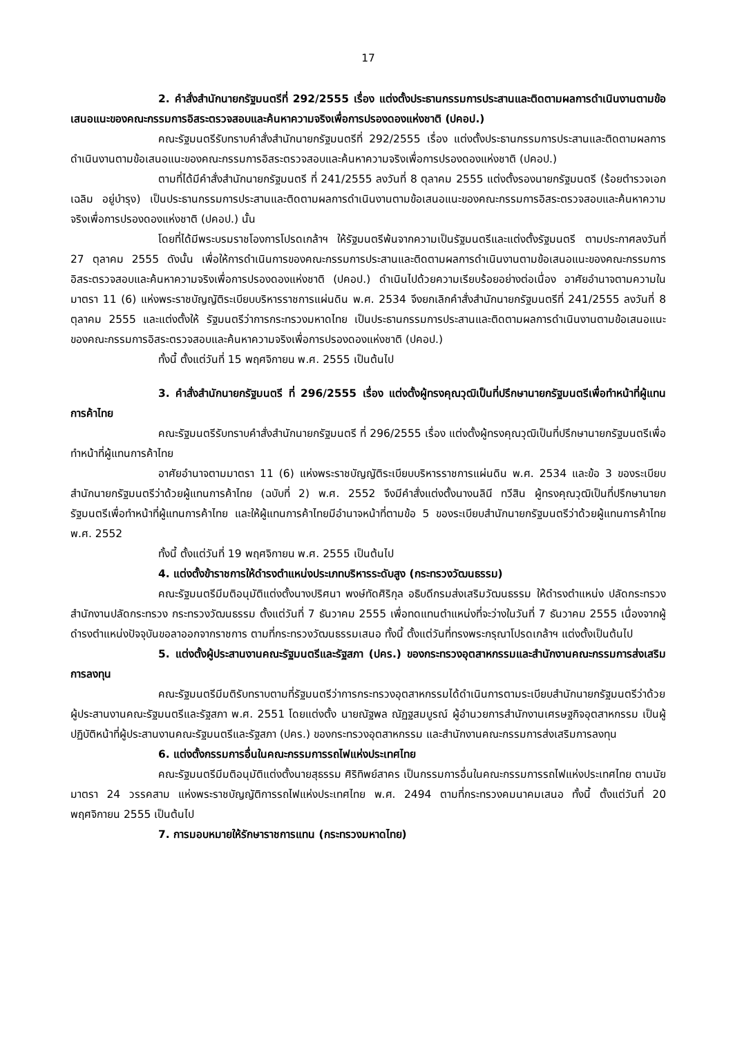17
2. คำสั่งสำนักนายกรัฐมนตรีที่ 292/2555 เรื่อง แต่งตั้งประธานกรรมการประสานและติดตามผลการดำเนินงานตามข้อเสนอแนะของคณะกรรมการอิสระตรวจสอบและค้นหาความจริงเพื่อการปรองดองแห่งชาติ (ปคอป.)
คณะรัฐมนตรีรับทราบคำสั่งสำนักนายกรัฐมนตรีที่ 292/2555 เรื่อง แต่งตั้งประธานกรรมการประสานและติดตามผลการดำเนินงานตามข้อเสนอแนะของคณะกรรมการอิสระตรวจสอบและค้นหาความจริงเพื่อการปรองดองแห่งชาติ (ปคอป.)
ตามที่ได้มีคำสั่งสำนักนายกรัฐมนตรี ที่ 241/2555 ลงวันที่ 8 ตุลาคม 2555 แต่งตั้งรองนายกรัฐมนตรี (ร้อยตำรวจเอก เฉลิม อยู่บำรุง) เป็นประธานกรรมการประสานและติดตามผลการดำเนินงานตามข้อเสนอแนะของคณะกรรมการอิสระตรวจสอบและค้นหาความจริงเพื่อการปรองดองแห่งชาติ (ปคอป.) นั้น
โดยที่ได้มีพระบรมราชโองการโปรดเกล้าฯ ให้รัฐมนตรีพ้นจากความเป็นรัฐมนตรีและแต่งตั้งรัฐมนตรี ตามประกาศลงวันที่ 27 ตุลาคม 2555 ดังนั้น เพื่อให้การดำเนินการของคณะกรรมการประสานและติดตามผลการดำเนินงานตามข้อเสนอแนะของคณะกรรมการอิสระตรวจสอบและค้นหาความจริงเพื่อการปรองดองแห่งชาติ (ปคอป.) ดำเนินไปด้วยความเรียบร้อยอย่างต่อเนื่อง อาศัยอำนาจตามความในมาตรา 11 (6) แห่งพระราชบัญญัติระเบียบบริหารราชการแผ่นดิน พ.ศ. 2534 จึงยกเลิกคำสั่งสำนักนายกรัฐมนตรีที่ 241/2555 ลงวันที่ 8 ตุลาคม 2555 และแต่งตั้งให้ รัฐมนตรีว่าการกระทรวงมหาดไทย เป็นประธานกรรมการประสานและติดตามผลการดำเนินงานตามข้อเสนอแนะของคณะกรรมการอิสระตรวจสอบและค้นหาความจริงเพื่อการปรองดองแห่งชาติ (ปคอป.)
ทั้งนี้ ตั้งแต่วันที่ 15 พฤศจิกายน พ.ศ. 2555 เป็นต้นไป
3. คำสั่งสำนักนายกรัฐมนตรี ที่ 296/2555 เรื่อง แต่งตั้งผู้ทรงคุณวุฒิเป็นที่ปรึกษานายกรัฐมนตรีเพื่อทำหน้าที่ผู้แทนการค้าไทย
คณะรัฐมนตรีรับทราบคำสั่งสำนักนายกรัฐมนตรี ที่ 296/2555 เรื่อง แต่งตั้งผู้ทรงคุณวุฒิเป็นที่ปรึกษานายกรัฐมนตรีเพื่อทำหน้าที่ผู้แทนการค้าไทย
อาศัยอำนาจตามมาตรา 11 (6) แห่งพระราชบัญญัติระเบียบบริหารราชการแผ่นดิน พ.ศ. 2534 และข้อ 3 ของระเบียบสำนักนายกรัฐมนตรีว่าด้วยผู้แทนการค้าไทย (ฉบับที่ 2) พ.ศ. 2552 จึงมีคำสั่งแต่งตั้งนางนลินี ทวีสิน ผู้ทรงคุณวุฒิเป็นที่ปรึกษานายกรัฐมนตรีเพื่อทำหน้าที่ผู้แทนการค้าไทย และให้ผู้แทนการค้าไทยมีอำนาจหน้าที่ตามข้อ 5 ของระเบียบสำนักนายกรัฐมนตรีว่าด้วยผู้แทนการค้าไทย พ.ศ. 2552
ทั้งนี้ ตั้งแต่วันที่ 19 พฤศจิกายน พ.ศ. 2555 เป็นต้นไป
4. แต่งตั้งข้าราชการให้ดำรงตำแหน่งประเภทบริหารระดับสูง (กระทรวงวัฒนธรรม)
คณะรัฐมนตรีมีมติอนุมัติแต่งตั้งนางปริศนา พงษ์ทัดศิริกุล อธิบดีกรมส่งเสริมวัฒนธรรม ให้ดำรงตำแหน่ง ปลัดกระทรวง สำนักงานปลัดกระทรวง กระทรวงวัฒนธรรม ตั้งแต่วันที่ 7 ธันวาคม 2555 เพื่อทดแทนตำแหน่งที่จะว่างในวันที่ 7 ธันวาคม 2555 เนื่องจากผู้ดำรงตำแหน่งปัจจุบันขอลาออกจากราชการ ตามที่กระทรวงวัฒนธรรมเสนอ ทั้งนี้ ตั้งแต่วันที่ทรงพระกรุณาโปรดเกล้าฯ แต่งตั้งเป็นต้นไป
5. แต่งตั้งผู้ประสานงานคณะรัฐมนตรีและรัฐสภา (ปคร.) ของกระทรวงอุตสาหกรรมและสำนักงานคณะกรรมการส่งเสริมการลงทุน
คณะรัฐมนตรีมีมติรับทราบตามที่รัฐมนตรีว่าการกระทรวงอุตสาหกรรมได้ดำเนินการตามระเบียบสำนักนายกรัฐมนตรีว่าด้วยผู้ประสานงานคณะรัฐมนตรีและรัฐสภา พ.ศ. 2551 โดยแต่งตั้ง นายณัฐพล ณัฏฐสมบูรณ์ ผู้อำนวยการสำนักงานเศรษฐกิจอุตสาหกรรม เป็นผู้ปฏิบัติหน้าที่ผู้ประสานงานคณะรัฐมนตรีและรัฐสภา (ปคร.) ของกระทรวงอุตสาหกรรม และสำนักงานคณะกรรมการส่งเสริมการลงทุน
6. แต่งตั้งกรรมการอื่นในคณะกรรมการรถไฟแห่งประเทศไทย
คณะรัฐมนตรีมีมติอนุมัติแต่งตั้งนายสุธรรม ศิริทิพย์สาคร เป็นกรรมการอื่นในคณะกรรมการรถไฟแห่งประเทศไทย ตามนัยมาตรา 24 วรรคสาม แห่งพระราชบัญญัติการรถไฟแห่งประเทศไทย พ.ศ. 2494 ตามที่กระทรวงคมนาคมเสนอ ทั้งนี้ ตั้งแต่วันที่ 20 พฤศจิกายน 2555 เป็นต้นไป
7. การมอบหมายให้รักษาราชการแทน (กระทรวงมหาดไทย)